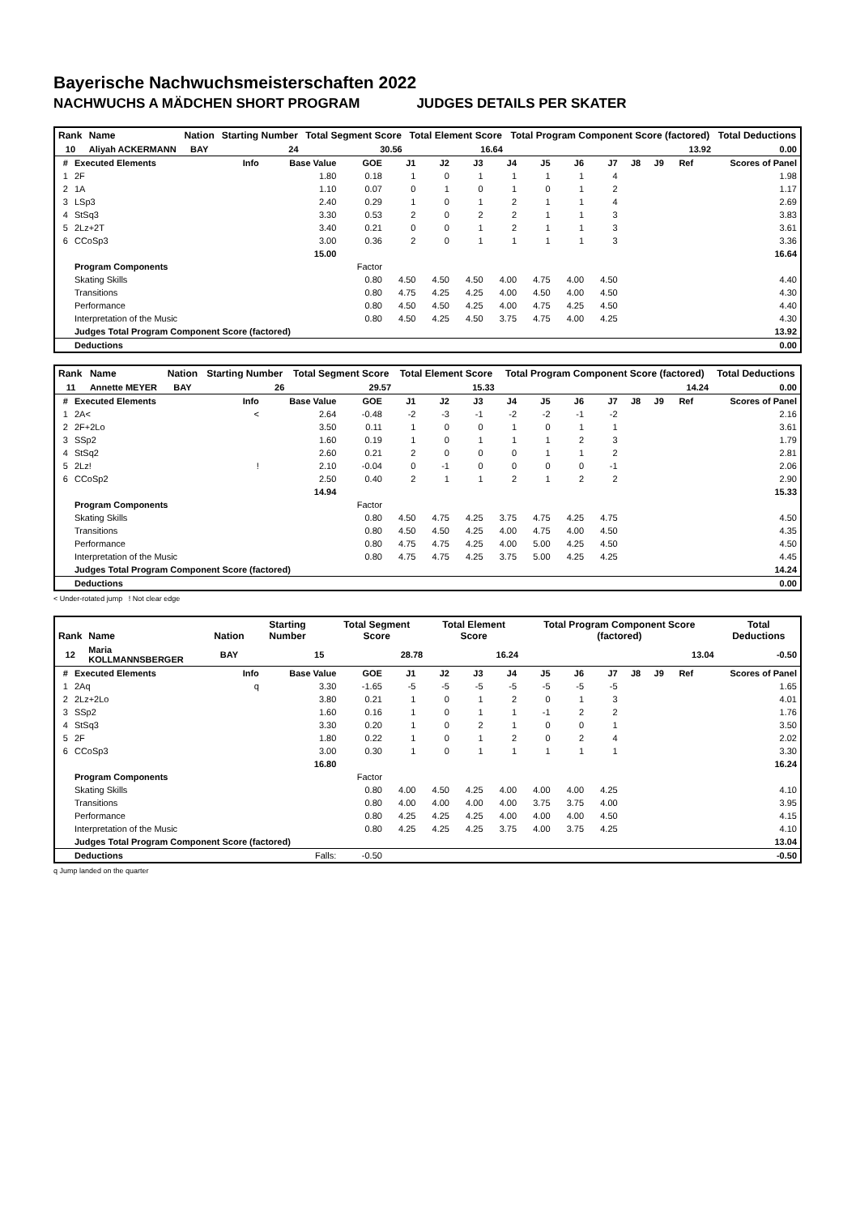Bayerische Nachwuchsmeisterschaften 2022
NACHWUCHS A MÄDCHEN SHORT PROGRAM JUDGES DETAILS PER SKATER
| Rank | Name | Nation | Starting Number | Total Segment Score | Total Element Score | Total Program Component Score (factored) | Total Deductions |
| --- | --- | --- | --- | --- | --- | --- | --- |
| 10 | Aliyah ACKERMANN | BAY | 24 | 30.56 | 16.64 | 13.92 | 0.00 |
| # | Executed Elements | Info | Base Value | GOE | J1 | J2 | J3 | J4 | J5 | J6 | J7 | J8 | J9 | Ref | Scores of Panel |
| --- | --- | --- | --- | --- | --- | --- | --- | --- | --- | --- | --- | --- | --- | --- | --- |
| 1 | 2F | | 1.80 | 0.18 | 1 | 0 | 1 | 1 | 1 | 1 | 4 | | | | 1.98 |
| 2 | 1A | | 1.10 | 0.07 | 0 | 1 | 0 | 1 | 0 | 1 | 2 | | | | 1.17 |
| 3 | LSp3 | | 2.40 | 0.29 | 1 | 0 | 1 | 2 | 1 | 1 | 4 | | | | 2.69 |
| 4 | StSq3 | | 3.30 | 0.53 | 2 | 0 | 2 | 2 | 1 | 1 | 3 | | | | 3.83 |
| 5 | 2Lz+2T | | 3.40 | 0.21 | 0 | 0 | 1 | 2 | 1 | 1 | 3 | | | | 3.61 |
| 6 | CCoSp3 | | 3.00 | 0.36 | 2 | 0 | 1 | 1 | 1 | 1 | 3 | | | | 3.36 |
| | | | 15.00 | | | | | | | | | | | | 16.64 |
| | Program Components | | | Factor | | | | | | | | | | | |
| | Skating Skills | | | 0.80 | 4.50 | 4.50 | 4.50 | 4.00 | 4.75 | 4.00 | 4.50 | | | | 4.40 |
| | Transitions | | | 0.80 | 4.75 | 4.25 | 4.25 | 4.00 | 4.50 | 4.00 | 4.50 | | | | 4.30 |
| | Performance | | | 0.80 | 4.50 | 4.50 | 4.25 | 4.00 | 4.75 | 4.25 | 4.50 | | | | 4.40 |
| | Interpretation of the Music | | | 0.80 | 4.50 | 4.25 | 4.50 | 3.75 | 4.75 | 4.00 | 4.25 | | | | 4.30 |
| | Judges Total Program Component Score (factored) | | | | | | | | | | | | | | 13.92 |
| | Deductions | | | | | | | | | | | | | | 0.00 |
| Rank | Name | Nation | Starting Number | Total Segment Score | Total Element Score | Total Program Component Score (factored) | Total Deductions |
| --- | --- | --- | --- | --- | --- | --- | --- |
| 11 | Annette MEYER | BAY | 26 | 29.57 | 15.33 | 14.24 | 0.00 |
| # | Executed Elements | Info | Base Value | GOE | J1 | J2 | J3 | J4 | J5 | J6 | J7 | J8 | J9 | Ref | Scores of Panel |
| --- | --- | --- | --- | --- | --- | --- | --- | --- | --- | --- | --- | --- | --- | --- | --- |
| 1 | 2A< | < | 2.64 | -0.48 | -2 | -3 | -1 | -2 | -2 | -1 | -2 | | | | 2.16 |
| 2 | 2F+2Lo | | 3.50 | 0.11 | 1 | 0 | 0 | 1 | 0 | 1 | 1 | | | | 3.61 |
| 3 | SSp2 | | 1.60 | 0.19 | 1 | 0 | 1 | 1 | 1 | 2 | 3 | | | | 1.79 |
| 4 | StSq2 | | 2.60 | 0.21 | 2 | 0 | 0 | 0 | 1 | 1 | 2 | | | | 2.81 |
| 5 | 2Lz! | ! | 2.10 | -0.04 | 0 | -1 | 0 | 0 | 0 | 0 | -1 | | | | 2.06 |
| 6 | CCoSp2 | | 2.50 | 0.40 | 2 | 1 | 1 | 2 | 1 | 2 | 2 | | | | 2.90 |
| | | | 14.94 | | | | | | | | | | | | 15.33 |
| | Program Components | | | Factor | | | | | | | | | | | |
| | Skating Skills | | | 0.80 | 4.50 | 4.75 | 4.25 | 3.75 | 4.75 | 4.25 | 4.75 | | | | 4.50 |
| | Transitions | | | 0.80 | 4.50 | 4.50 | 4.25 | 4.00 | 4.75 | 4.00 | 4.50 | | | | 4.35 |
| | Performance | | | 0.80 | 4.75 | 4.75 | 4.25 | 4.00 | 5.00 | 4.25 | 4.50 | | | | 4.50 |
| | Interpretation of the Music | | | 0.80 | 4.75 | 4.75 | 4.25 | 3.75 | 5.00 | 4.25 | 4.25 | | | | 4.45 |
| | Judges Total Program Component Score (factored) | | | | | | | | | | | | | | 14.24 |
| | Deductions | | | | | | | | | | | | | | 0.00 |
< Under-rotated jump ! Not clear edge
| Rank | Name | Nation | Starting Number | Total Segment Score | Total Element Score | Total Program Component Score (factored) | Total Deductions |
| --- | --- | --- | --- | --- | --- | --- | --- |
| 12 | Maria KOLLMANNSBERGER | BAY | 15 | 28.78 | 16.24 | 13.04 | -0.50 |
| # | Executed Elements | Info | Base Value | GOE | J1 | J2 | J3 | J4 | J5 | J6 | J7 | J8 | J9 | Ref | Scores of Panel |
| --- | --- | --- | --- | --- | --- | --- | --- | --- | --- | --- | --- | --- | --- | --- | --- |
| 1 | 2Aq | q | 3.30 | -1.65 | -5 | -5 | -5 | -5 | -5 | -5 | -5 | | | | 1.65 |
| 2 | 2Lz+2Lo | | 3.80 | 0.21 | 1 | 0 | 1 | 2 | 0 | 1 | 3 | | | | 4.01 |
| 3 | SSp2 | | 1.60 | 0.16 | 1 | 0 | 1 | 1 | -1 | 2 | 2 | | | | 1.76 |
| 4 | StSq3 | | 3.30 | 0.20 | 1 | 0 | 2 | 1 | 0 | 0 | 1 | | | | 3.50 |
| 5 | 2F | | 1.80 | 0.22 | 1 | 0 | 1 | 2 | 0 | 2 | 4 | | | | 2.02 |
| 6 | CCoSp3 | | 3.00 | 0.30 | 1 | 0 | 1 | 1 | 1 | 1 | 1 | | | | 3.30 |
| | | | 16.80 | | | | | | | | | | | | 16.24 |
| | Program Components | | | Factor | | | | | | | | | | | |
| | Skating Skills | | | 0.80 | 4.00 | 4.50 | 4.25 | 4.00 | 4.00 | 4.00 | 4.25 | | | | 4.10 |
| | Transitions | | | 0.80 | 4.00 | 4.00 | 4.00 | 4.00 | 3.75 | 3.75 | 4.00 | | | | 3.95 |
| | Performance | | | 0.80 | 4.25 | 4.25 | 4.25 | 4.00 | 4.00 | 4.00 | 4.50 | | | | 4.15 |
| | Interpretation of the Music | | | 0.80 | 4.25 | 4.25 | 4.25 | 3.75 | 4.00 | 3.75 | 4.25 | | | | 4.10 |
| | Judges Total Program Component Score (factored) | | | | | | | | | | | | | | 13.04 |
| | Deductions | | Falls: | -0.50 | | | | | | | | | | | -0.50 |
q Jump landed on the quarter